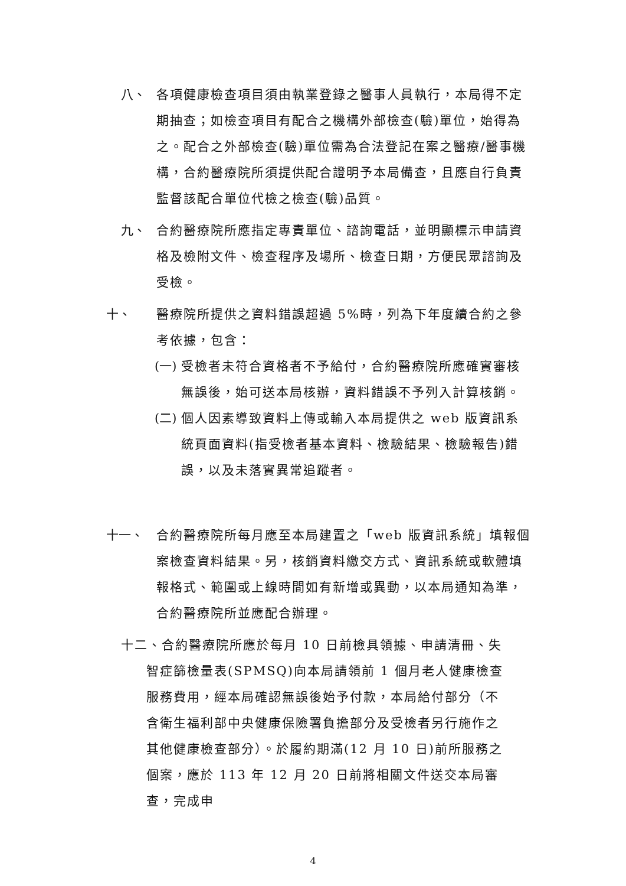八、 各項健康檢查項目須由執業登錄之醫事人員執行，本局得不定期抽查；如檢查項目有配合之機構外部檢查(驗)單位，始得為之。配合之外部檢查(驗)單位需為合法登記在案之醫療/醫事機構，合約醫療院所須提供配合證明予本局備查，且應自行負責監督該配合單位代檢之檢查(驗)品質。
九、 合約醫療院所應指定專責單位、諮詢電話，並明顯標示申請資格及檢附文件、檢查程序及場所、檢查日期，方便民眾諮詢及受檢。
十、 醫療院所提供之資料錯誤超過 5%時，列為下年度續合約之參考依據，包含：
(一)
受檢者未符合資格者不予給付，合約醫療院所應確實審核無誤後，始可送本局核辦，資料錯誤不予列入計算核銷。
(二)
個人因素導致資料上傳或輸入本局提供之 web 版資訊系統頁面資料(指受檢者基本資料、檢驗結果、檢驗報告)錯誤，以及未落實異常追蹤者。
十一、 合約醫療院所每月應至本局建置之「web 版資訊系統」填報個案檢查資料結果。另，核銷資料繳交方式、資訊系統或軟體填報格式、範圍或上線時間如有新增或異動，以本局通知為準，合約醫療院所並應配合辦理。
十二、合約醫療院所應於每月 10 日前檢具領據、申請清冊、失
智症篩檢量表(SPMSQ)向本局請領前 1 個月老人健康檢查服務費用，經本局確認無誤後始予付款，本局給付部分（不含衛生福利部中央健康保險署負擔部分及受檢者另行施作之其他健康檢查部分）。於履約期滿(12 月 10 日)前所服務之個案，應於 113 年 12 月 20 日前將相關文件送交本局審查，完成申
4